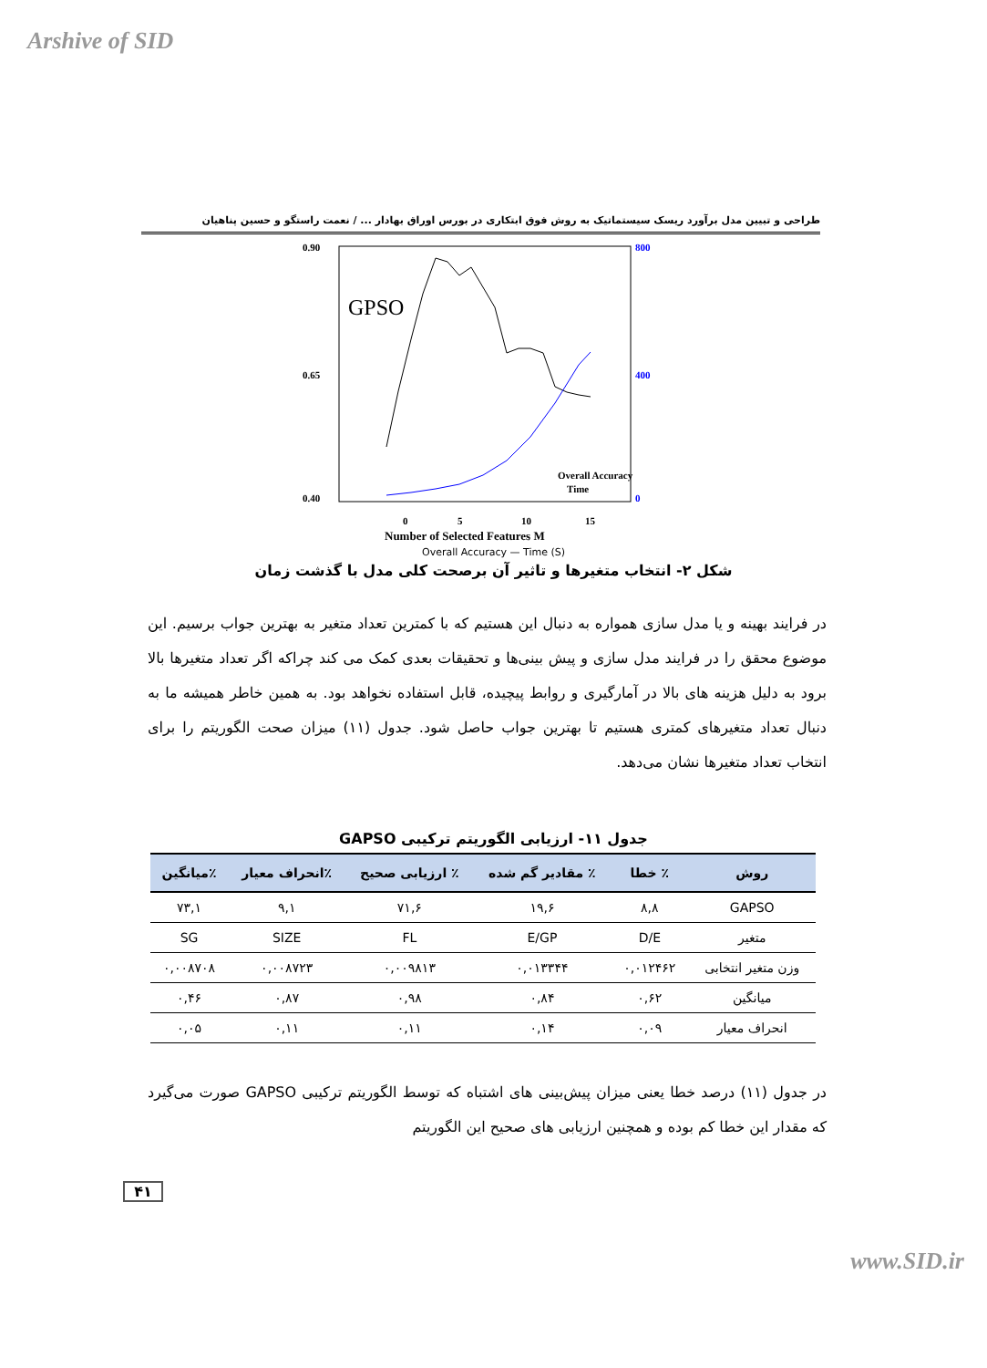Arshive of SID
طراحی و تبیین مدل برآورد ریسک سیستماتیک به روش فوق ابتکاری در بورس اوراق بهادار ... / نعمت راستگو و حسین پناهیان
0.90
0.40
0.65
800
0
400
GPSO
0
5
10
15
Number of Selected Features M
Overall Accuracy
Time
Overall Accuracy — Time (S)
شکل ۲- انتخاب متغیرها و تاثیر آن برصحت کلی مدل با گذشت زمان
در فرایند بهینه و یا مدل سازی همواره به دنبال این هستیم که با کمترین تعداد متغیر به بهترین جواب برسیم. این موضوع محقق را در فرایند مدل سازی و پیش بینی‌ها و تحقیقات بعدی کمک می کند چراکه اگر تعداد متغیرها بالا برود به دلیل هزینه های بالا در آمارگیری و روابط پیچیده، قابل استفاده نخواهد بود. به همین خاطر همیشه ما به دنبال تعداد متغیرهای کمتری هستیم تا بهترین جواب حاصل شود. جدول (۱۱) میزان صحت الگوریتم را برای انتخاب تعداد متغیرها نشان می‌دهد.
جدول ۱۱- ارزیابی الگوریتم ترکیبی GAPSO
| روش | ٪ خطا | ٪ مقادیر گم شده | ٪ ارزیابی صحیح | ٪انحراف معیار | ٪میانگین |
| --- | --- | --- | --- | --- | --- |
| GAPSO | ۸,۸ | ۱۹,۶ | ۷۱,۶ | ۹,۱ | ۷۳,۱ |
| متغیر | D/E | E/GP | FL | SIZE | SG |
| وزن متغیر انتخابی | ۰,۰۱۲۴۶۲ | ۰,۰۱۳۳۴۴ | ۰,۰۰۹۸۱۳ | ۰,۰۰۸۷۲۳ | ۰,۰۰۸۷۰۸ |
| میانگین | ۰,۶۲ | ۰,۸۴ | ۰,۹۸ | ۰,۸۷ | ۰,۴۶ |
| انحراف معیار | ۰,۰۹ | ۰,۱۴ | ۰,۱۱ | ۰,۱۱ | ۰,۰۵ |
در جدول (۱۱) درصد خطا یعنی میزان پیش‌بینی های اشتباه که توسط الگوریتم ترکیبی GAPSO صورت می‌گیرد که مقدار این خطا کم بوده و همچنین ارزیابی های صحیح این الگوریتم
۴۱
www.SID.ir